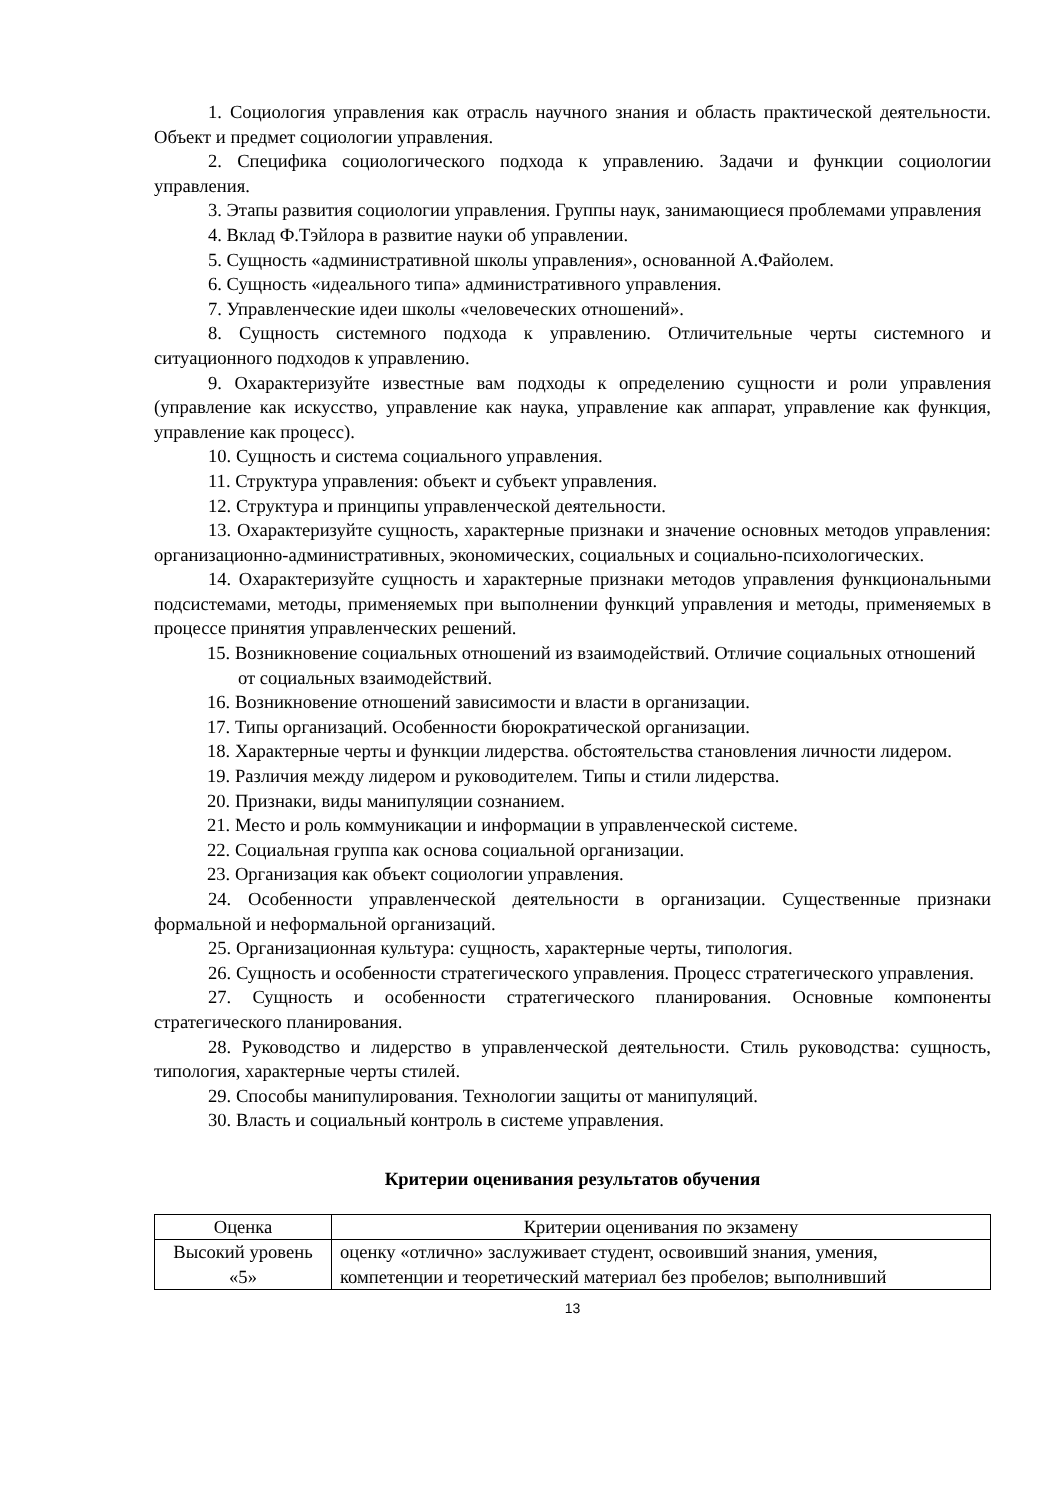1. Социология управления как отрасль научного знания и область практической деятельности. Объект и предмет социологии управления.
2. Специфика социологического подхода к управлению. Задачи и функции социологии управления.
3. Этапы развития социологии управления. Группы наук, занимающиеся проблемами управления
4. Вклад Ф.Тэйлора в развитие науки об управлении.
5. Сущность «административной школы управления», основанной А.Файолем.
6. Сущность «идеального типа» административного управления.
7. Управленческие идеи школы «человеческих отношений».
8. Сущность системного подхода к управлению. Отличительные черты системного и ситуационного подходов к управлению.
9. Охарактеризуйте известные вам подходы к определению сущности и роли управления (управление как искусство, управление как наука, управление как аппарат, управление как функция, управление как процесс).
10. Сущность и система социального управления.
11. Структура управления: объект и субъект управления.
12. Структура и принципы управленческой деятельности.
13. Охарактеризуйте сущность, характерные признаки и значение основных методов управления: организационно-административных, экономических, социальных и социально-психологических.
14. Охарактеризуйте сущность и характерные признаки методов управления функциональными подсистемами, методы, применяемых при выполнении функций управления и методы, применяемых в процессе принятия управленческих решений.
15. Возникновение социальных отношений из взаимодействий. Отличие социальных отношений от социальных взаимодействий.
16. Возникновение отношений зависимости и власти в организации.
17. Типы организаций. Особенности бюрократической организации.
18. Характерные черты и функции лидерства. обстоятельства становления личности лидером.
19. Различия между лидером и руководителем. Типы и стили лидерства.
20. Признаки, виды манипуляции сознанием.
21. Место и роль коммуникации и информации в управленческой системе.
22. Социальная группа как основа социальной организации.
23. Организация как объект социологии управления.
24. Особенности управленческой деятельности в организации. Существенные признаки формальной и неформальной организаций.
25. Организационная культура: сущность, характерные черты, типология.
26. Сущность и особенности стратегического управления. Процесс стратегического управления.
27. Сущность и особенности стратегического планирования. Основные компоненты стратегического планирования.
28. Руководство и лидерство в управленческой деятельности. Стиль руководства: сущность, типология, характерные черты стилей.
29. Способы манипулирования. Технологии защиты от манипуляций.
30. Власть и социальный контроль в системе управления.
Критерии оценивания результатов обучения
| Оценка | Критерии оценивания по экзамену |
| --- | --- |
| Высокий уровень «5» | оценку «отлично» заслуживает студент, освоивший знания, умения, компетенции и теоретический материал без пробелов; выполнивший |
13